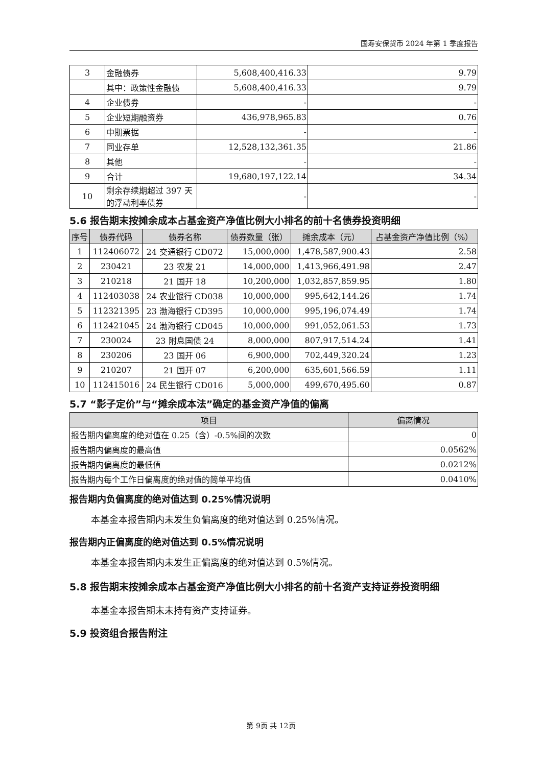国寿安保货币 2024 年第 1 季度报告
| 3 | 金融债券 | 5,608,400,416.33 | 9.79 |
| | 其中：政策性金融债 | 5,608,400,416.33 | 9.79 |
| 4 | 企业债券 | - | - |
| 5 | 企业短期融资券 | 436,978,965.83 | 0.76 |
| 6 | 中期票据 | - | - |
| 7 | 同业存单 | 12,528,132,361.35 | 21.86 |
| 8 | 其他 | - | - |
| 9 | 合计 | 19,680,197,122.14 | 34.34 |
| 10 | 剩余存续期超过 397 天的浮动利率债券 | - | - |
5.6 报告期末按摊余成本占基金资产净值比例大小排名的前十名债券投资明细
| 序号 | 债券代码 | 债券名称 | 债券数量（张） | 摊余成本（元） | 占基金资产净值比例（%） |
| --- | --- | --- | --- | --- | --- |
| 1 | 112406072 | 24 交通银行 CD072 | 15,000,000 | 1,478,587,900.43 | 2.58 |
| 2 | 230421 | 23 农发 21 | 14,000,000 | 1,413,966,491.98 | 2.47 |
| 3 | 210218 | 21 国开 18 | 10,200,000 | 1,032,857,859.95 | 1.80 |
| 4 | 112403038 | 24 农业银行 CD038 | 10,000,000 | 995,642,144.26 | 1.74 |
| 5 | 112321395 | 23 渤海银行 CD395 | 10,000,000 | 995,196,074.49 | 1.74 |
| 6 | 112421045 | 24 渤海银行 CD045 | 10,000,000 | 991,052,061.53 | 1.73 |
| 7 | 230024 | 23 附息国债 24 | 8,000,000 | 807,917,514.24 | 1.41 |
| 8 | 230206 | 23 国开 06 | 6,900,000 | 702,449,320.24 | 1.23 |
| 9 | 210207 | 21 国开 07 | 6,200,000 | 635,601,566.59 | 1.11 |
| 10 | 112415016 | 24 民生银行 CD016 | 5,000,000 | 499,670,495.60 | 0.87 |
5.7 “影子定价”与“摊余成本法”确定的基金资产净值的偏离
| 项目 | 偏离情况 |
| --- | --- |
| 报告期内偏离度的绝对值在 0.25（含）-0.5%间的次数 | 0 |
| 报告期内偏离度的最高值 | 0.0562% |
| 报告期内偏离度的最低值 | 0.0212% |
| 报告期内每个工作日偏离度的绝对值的简单平均值 | 0.0410% |
报告期内负偏离度的绝对值达到 0.25%情况说明
本基金本报告期内未发生负偏离度的绝对值达到 0.25%情况。
报告期内正偏离度的绝对值达到 0.5%情况说明
本基金本报告期内未发生正偏离度的绝对值达到 0.5%情况。
5.8 报告期末按摊余成本占基金资产净值比例大小排名的前十名资产支持证券投资明细
本基金本报告期末未持有资产支持证券。
5.9 投资组合报告附注
第 9页 共 12页